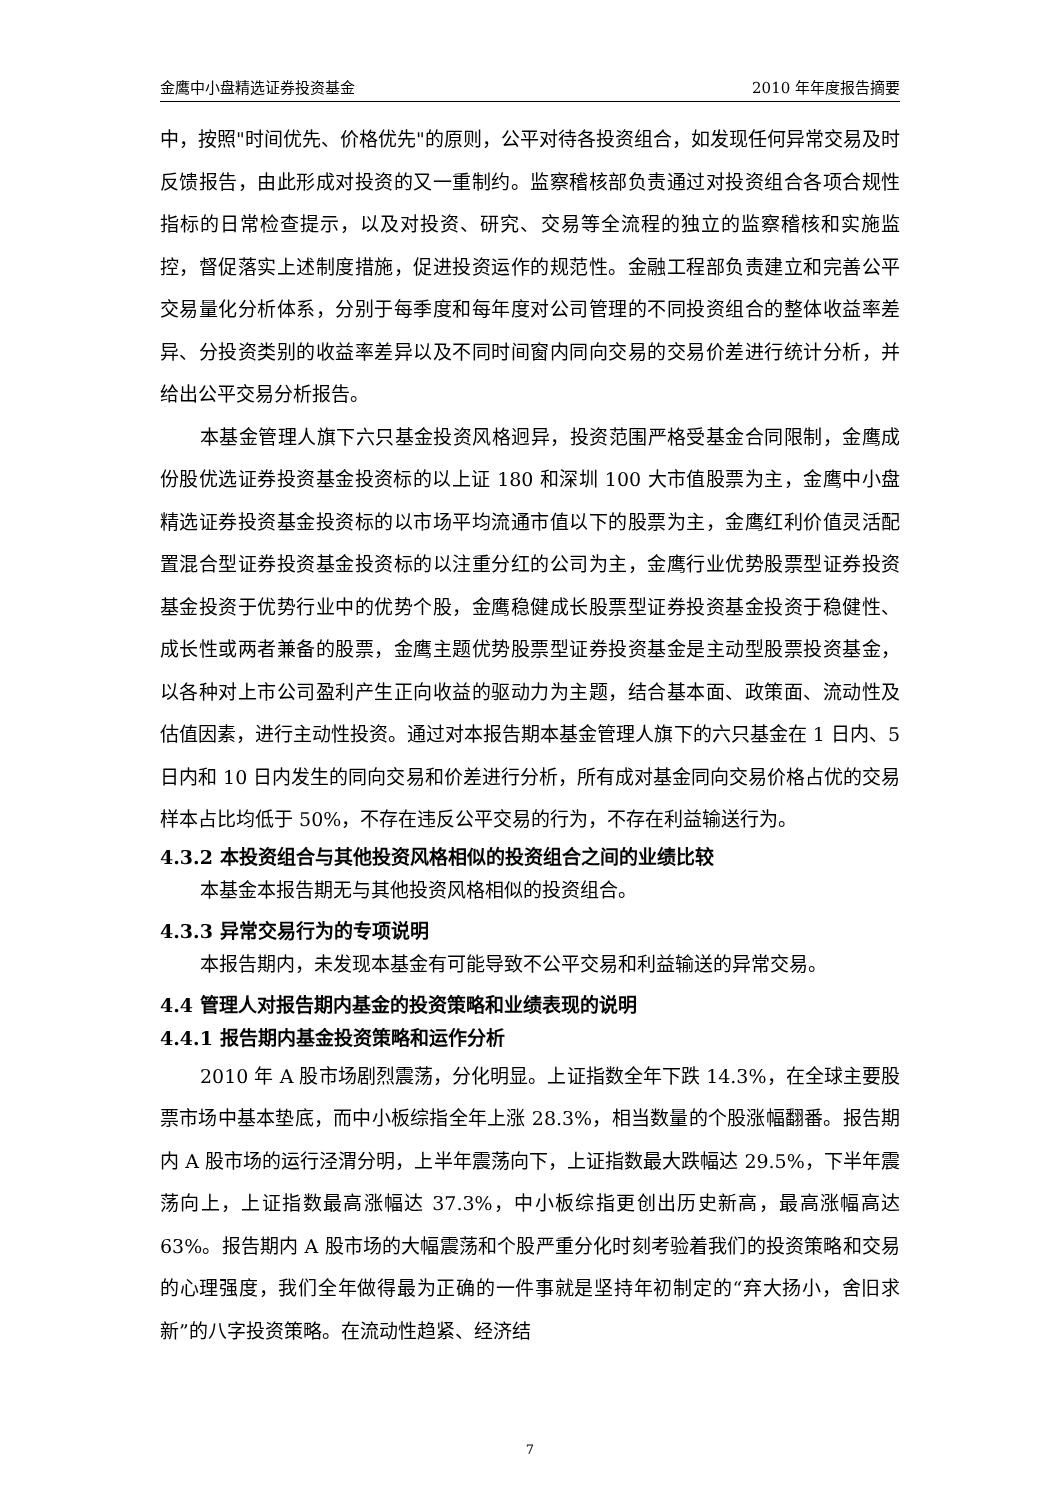金鹰中小盘精选证券投资基金 2010 年年度报告摘要
中，按照"时间优先、价格优先"的原则，公平对待各投资组合，如发现任何异常交易及时反馈报告，由此形成对投资的又一重制约。监察稽核部负责通过对投资组合各项合规性指标的日常检查提示，以及对投资、研究、交易等全流程的独立的监察稽核和实施监控，督促落实上述制度措施，促进投资运作的规范性。金融工程部负责建立和完善公平交易量化分析体系，分别于每季度和每年度对公司管理的不同投资组合的整体收益率差异、分投资类别的收益率差异以及不同时间窗内同向交易的交易价差进行统计分析，并给出公平交易分析报告。
本基金管理人旗下六只基金投资风格迥异，投资范围严格受基金合同限制，金鹰成份股优选证券投资基金投资标的以上证 180 和深圳 100 大市值股票为主，金鹰中小盘精选证券投资基金投资标的以市场平均流通市值以下的股票为主，金鹰红利价值灵活配置混合型证券投资基金投资标的以注重分红的公司为主，金鹰行业优势股票型证券投资基金投资于优势行业中的优势个股，金鹰稳健成长股票型证券投资基金投资于稳健性、成长性或两者兼备的股票，金鹰主题优势股票型证券投资基金是主动型股票投资基金，以各种对上市公司盈利产生正向收益的驱动力为主题，结合基本面、政策面、流动性及估值因素，进行主动性投资。通过对本报告期本基金管理人旗下的六只基金在 1 日内、5 日内和 10 日内发生的同向交易和价差进行分析，所有成对基金同向交易价格占优的交易样本占比均低于 50%，不存在违反公平交易的行为，不存在利益输送行为。
4.3.2 本投资组合与其他投资风格相似的投资组合之间的业绩比较
本基金本报告期无与其他投资风格相似的投资组合。
4.3.3 异常交易行为的专项说明
本报告期内，未发现本基金有可能导致不公平交易和利益输送的异常交易。
4.4 管理人对报告期内基金的投资策略和业绩表现的说明
4.4.1 报告期内基金投资策略和运作分析
2010 年 A 股市场剧烈震荡，分化明显。上证指数全年下跌 14.3%，在全球主要股票市场中基本垫底，而中小板综指全年上涨 28.3%，相当数量的个股涨幅翻番。报告期内 A 股市场的运行泾渭分明，上半年震荡向下，上证指数最大跌幅达 29.5%，下半年震荡向上，上证指数最高涨幅达 37.3%，中小板综指更创出历史新高，最高涨幅高达 63%。报告期内 A 股市场的大幅震荡和个股严重分化时刻考验着我们的投资策略和交易的心理强度，我们全年做得最为正确的一件事就是坚持年初制定的“弃大扬小，舍旧求新”的八字投资策略。在流动性趋紧、经济结
7